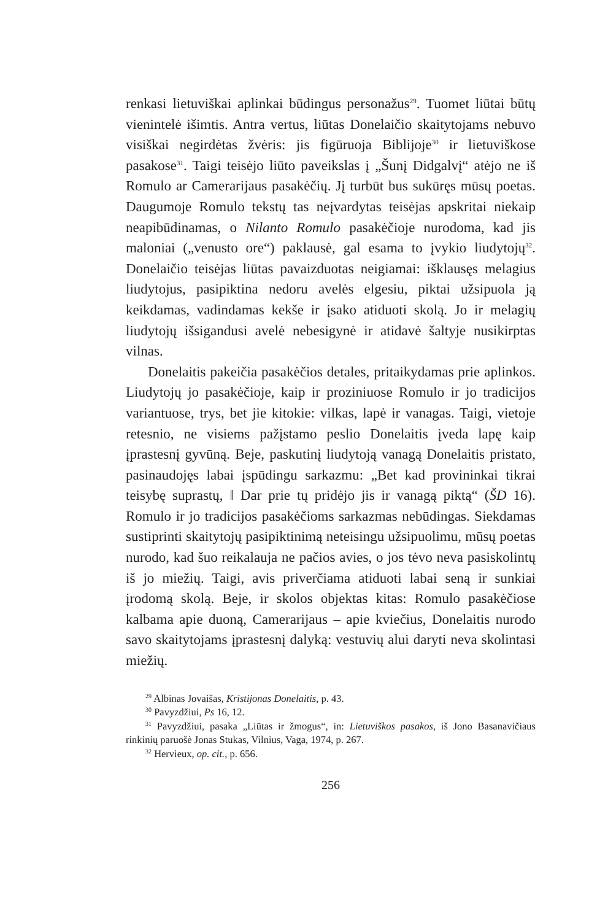renkasi lietuviškai aplinkai būdingus personažus<sup>29</sup>. Tuomet liūtai būtų vienintelė išimtis. Antra vertus, liūtas Donelaičio skaitytojams nebuvo visiškai negirdėtas žvėris: jis figūruoja Biblijoje<sup>30</sup> ir lietuviškose pasakose<sup>31</sup>. Taigi teisėjo liūto paveikslas į „Šunį Didgalvį“ atėjo ne iš Romulo ar Camerarijaus pasakėčių. Jį turbūt bus sukūręs mūsų poetas. Daugumoje Romulo tekstų tas neįvardytas teisėjas apskritai niekaip neapibūdinamas, o Nilanto Romulo pasakėčioje nurodoma, kad jis maloniai („venusto ore“) paklausė, gal esama to įvykio liudytojų<sup>32</sup>. Donelaičio teisėjas liūtas pavaizduotas neigiamai: išklausęs melagius liudytojus, pasipiktina nedoru avelės elgesiu, piktai užsipuola ją keikdamas, vadindamas kekše ir įsako atiduoti skolą. Jo ir melagių liudytojų išsigandusi avelė nebesigynė ir atidavė šaltyje nusikirptas vilnas.
Donelaitis pakeičia pasakėčios detales, pritaikydamas prie aplinkos. Liudytojų jo pasakėčioje, kaip ir proziniuose Romulo ir jo tradicijos variantuose, trys, bet jie kitokie: vilkas, lapė ir vanagas. Taigi, vietoje retesnio, ne visiems pažįstamo peslio Donelaitis įveda lapę kaip įprastesnį gyvūną. Beje, paskutinį liudytoją vanagą Donelaitis pristato, pasinaudojęs labai įspūdingu sarkazmu: „Bet kad provininkai tikrai teisybę suprastų, ‖ Dar prie tų pridėjo jis ir vanagą piktą“ (ŠD 16). Romulo ir jo tradicijos pasakėčioms sarkazmas nebūdingas. Siekdamas sustiprinti skaitytojų pasipiktinimą neteisingu užsipuolimu, mūsų poetas nurodo, kad šuo reikalauja ne pačios avies, o jos tėvo neva pasiskolintų iš jo miežių. Taigi, avis priverčiama atiduoti labai seną ir sunkiai įrodomą skolą. Beje, ir skolos objektas kitas: Romulo pasakėčiose kalbama apie duoną, Camerarijaus – apie kviečius, Donelaitis nurodo savo skaitytojams įprastesnį dalyką: vestuvių alui daryti neva skolintasi miežių.
<sup>29</sup> Albinas Jovaišas, Kristijonas Donelaitis, p. 43.
<sup>30</sup> Pavyzdžiui, Ps 16, 12.
<sup>31</sup> Pavyzdžiui, pasaka „Liūtas ir žmogus“, in: Lietuviškos pasakos, iš Jono Basanavičiaus rinkinių paruošė Jonas Stukas, Vilnius, Vaga, 1974, p. 267.
<sup>32</sup> Hervieux, op. cit., p. 656.
256